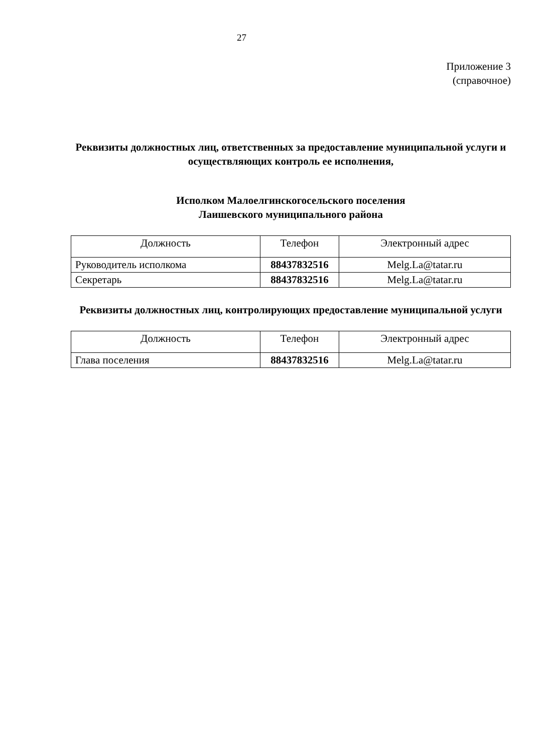27
Приложение 3
(справочное)
Реквизиты должностных лиц, ответственных за предоставление муниципальной услуги и осуществляющих контроль ее исполнения,
Исполком Малоелгинскогосельского поселения
Лаишевского муниципального района
| Должность | Телефон | Электронный адрес |
| --- | --- | --- |
| Руководитель исполкома | 88437832516 | Melg.La@tatar.ru |
| Секретарь | 88437832516 | Melg.La@tatar.ru |
Реквизиты должностных лиц, контролирующих предоставление муниципальной услуги
| Должность | Телефон | Электронный адрес |
| --- | --- | --- |
| Глава поселения | 88437832516 | Melg.La@tatar.ru |